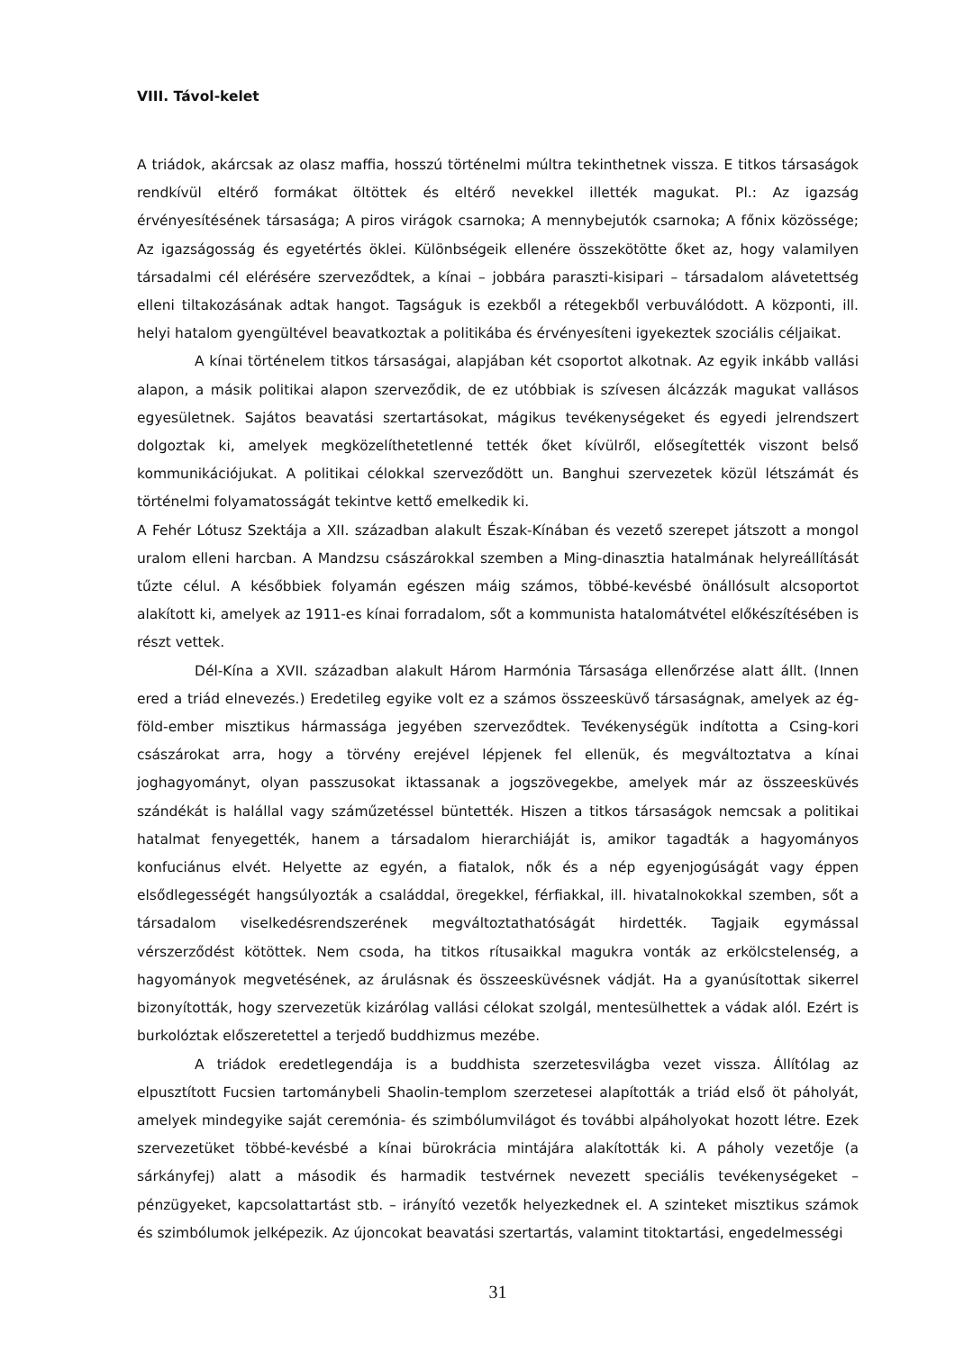VIII. Távol-kelet
A triádok, akárcsak az olasz maffia, hosszú történelmi múltra tekinthetnek vissza. E titkos társaságok rendkívül eltérő formákat öltöttek és eltérő nevekkel illették magukat. Pl.: Az igazság érvényesítésének társasága; A piros virágok csarnoka; A mennybejutók csarnoka; A főnix közössége; Az igazságosság és egyetértés öklei. Különbségeik ellenére összekötötte őket az, hogy valamilyen társadalmi cél elérésére szerveződtek, a kínai – jobbára paraszti-kisipari – társadalom alávetettség elleni tiltakozásának adtak hangot. Tagságuk is ezekből a rétegekből verbuválódott. A központi, ill. helyi hatalom gyengültével beavatkoztak a politikába és érvényesíteni igyekeztek szociális céljaikat.
A kínai történelem titkos társaságai, alapjában két csoportot alkotnak. Az egyik inkább vallási alapon, a másik politikai alapon szerveződik, de ez utóbbiak is szívesen álcázzák magukat vallásos egyesületnek. Sajátos beavatási szertartásokat, mágikus tevékenységeket és egyedi jelrendszert dolgoztak ki, amelyek megközelíthetetlenné tették őket kívülről, elősegítették viszont belső kommunikációjukat. A politikai célokkal szerveződött un. Banghui szervezetek közül létszámát és történelmi folyamatosságát tekintve kettő emelkedik ki.
A Fehér Lótusz Szektája a XII. században alakult Észak-Kínában és vezető szerepet játszott a mongol uralom elleni harcban. A Mandzsu császárokkal szemben a Ming-dinasztia hatalmának helyreállítását tűzte célul. A későbbiek folyamán egészen máig számos, többé-kevésbé önállósult alcsoportot alakított ki, amelyek az 1911-es kínai forradalom, sőt a kommunista hatalomátvétel előkészítésében is részt vettek.
Dél-Kína a XVII. században alakult Három Harmónia Társasága ellenőrzése alatt állt. (Innen ered a triád elnevezés.) Eredetileg egyike volt ez a számos összeesküvő társaságnak, amelyek az ég-föld-ember misztikus hármassága jegyében szerveződtek. Tevékenységük indította a Csing-kori császárokat arra, hogy a törvény erejével lépjenek fel ellenük, és megváltoztatva a kínai joghagyományt, olyan passzusokat iktassanak a jogszövegekbe, amelyek már az összeesküvés szándékát is halállal vagy száműzetéssel büntették. Hiszen a titkos társaságok nemcsak a politikai hatalmat fenyegették, hanem a társadalom hierarchiáját is, amikor tagadták a hagyományos konfuciánus elvét. Helyette az egyén, a fiatalok, nők és a nép egyenjogúságát vagy éppen elsődlegességét hangsúlyozták a családdal, öregekkel, férfiakkal, ill. hivatalnokokkal szemben, sőt a társadalom viselkedésrendszerének megváltoztathatóságát hirdették. Tagjaik egymással vérszerződést kötöttek. Nem csoda, ha titkos rítusaikkal magukra vonták az erkölcstelenség, a hagyományok megvetésének, az árulásnak és összeesküvésnek vádját. Ha a gyanúsítottak sikerrel bizonyították, hogy szervezetük kizárólag vallási célokat szolgál, mentesülhettek a vádak alól. Ezért is burkolóztak előszeretettel a terjedő buddhizmus mezébe.
A triádok eredetlegendája is a buddhista szerzetesvilágba vezet vissza. Állítólag az elpusztított Fucsien tartománybeli Shaolin-templom szerzetesei alapították a triád első öt páholyát, amelyek mindegyike saját ceremónia- és szimbólumvilágot és további alpáholyokat hozott létre. Ezek szervezetüket többé-kevésbé a kínai bürokrácia mintájára alakították ki. A páholy vezetője (a sárkányfej) alatt a második és harmadik testvérnek nevezett speciális tevékenységeket – pénzügyeket, kapcsolattartást stb. – irányító vezetők helyezkednek el. A szinteket misztikus számok és szimbólumok jelképezik. Az újoncokat beavatási szertartás, valamint titoktartási, engedelmességi
31